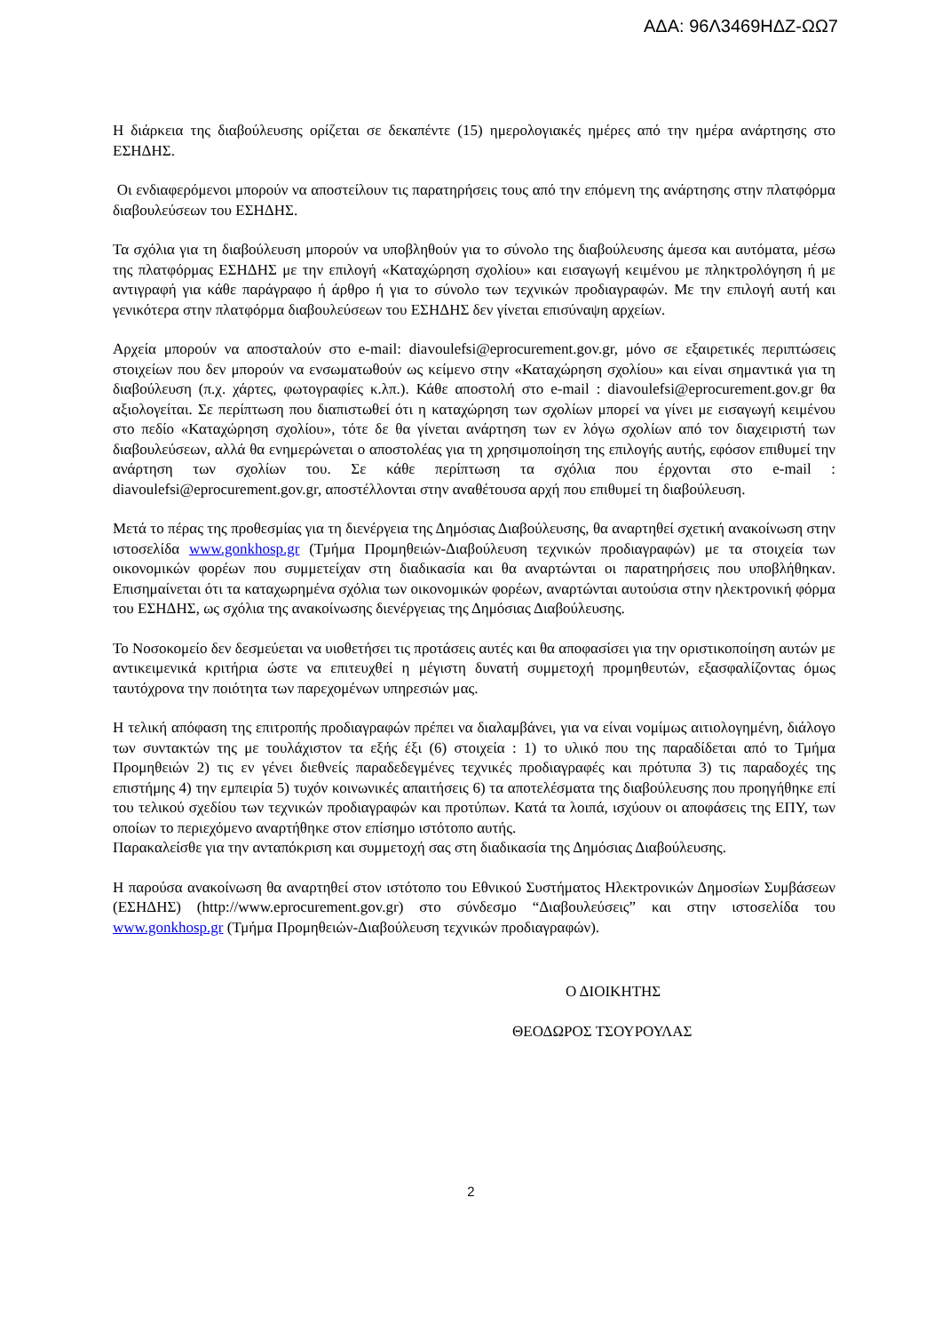ΑΔΑ: 96Λ3469ΗΔΖ-ΩΩ7
Η διάρκεια της διαβούλευσης ορίζεται σε δεκαπέντε (15) ημερολογιακές ημέρες από την ημέρα ανάρτησης στο ΕΣΗΔΗΣ.
Οι ενδιαφερόμενοι μπορούν να αποστείλουν τις παρατηρήσεις τους από την επόμενη της ανάρτησης στην πλατφόρμα διαβουλεύσεων του ΕΣΗΔΗΣ.
Τα σχόλια για τη διαβούλευση μπορούν να υποβληθούν για το σύνολο της διαβούλευσης άμεσα και αυτόματα, μέσω της πλατφόρμας ΕΣΗΔΗΣ με την επιλογή «Καταχώρηση σχολίου» και εισαγωγή κειμένου με πληκτρολόγηση ή με αντιγραφή για κάθε παράγραφο ή άρθρο ή για το σύνολο των τεχνικών προδιαγραφών. Με την επιλογή αυτή και γενικότερα στην πλατφόρμα διαβουλεύσεων του ΕΣΗΔΗΣ δεν γίνεται επισύναψη αρχείων.
Αρχεία μπορούν να αποσταλούν στο e-mail: diavoulefsi@eprocurement.gov.gr, μόνο σε εξαιρετικές περιπτώσεις στοιχείων που δεν μπορούν να ενσωματωθούν ως κείμενο στην «Καταχώρηση σχολίου» και είναι σημαντικά για τη διαβούλευση (π.χ. χάρτες, φωτογραφίες κ.λπ.). Κάθε αποστολή στο e-mail : diavoulefsi@eprocurement.gov.gr θα αξιολογείται. Σε περίπτωση που διαπιστωθεί ότι η καταχώρηση των σχολίων μπορεί να γίνει με εισαγωγή κειμένου στο πεδίο «Καταχώρηση σχολίου», τότε δε θα γίνεται ανάρτηση των εν λόγω σχολίων από τον διαχειριστή των διαβουλεύσεων, αλλά θα ενημερώνεται ο αποστολέας για τη χρησιμοποίηση της επιλογής αυτής, εφόσον επιθυμεί την ανάρτηση των σχολίων του. Σε κάθε περίπτωση τα σχόλια που έρχονται στο e-mail : diavoulefsi@eprocurement.gov.gr, αποστέλλονται στην αναθέτουσα αρχή που επιθυμεί τη διαβούλευση.
Μετά το πέρας της προθεσμίας για τη διενέργεια της Δημόσιας Διαβούλευσης, θα αναρτηθεί σχετική ανακοίνωση στην ιστοσελίδα www.gonkhosp.gr (Τμήμα Προμηθειών-Διαβούλευση τεχνικών προδιαγραφών) με τα στοιχεία των οικονομικών φορέων που συμμετείχαν στη διαδικασία και θα αναρτώνται οι παρατηρήσεις που υποβλήθηκαν. Επισημαίνεται ότι τα καταχωρημένα σχόλια των οικονομικών φορέων, αναρτώνται αυτούσια στην ηλεκτρονική φόρμα του ΕΣΗΔΗΣ, ως σχόλια της ανακοίνωσης διενέργειας της Δημόσιας Διαβούλευσης.
Το Νοσοκομείο δεν δεσμεύεται να υιοθετήσει τις προτάσεις αυτές και θα αποφασίσει για την οριστικοποίηση αυτών με αντικειμενικά κριτήρια ώστε να επιτευχθεί η μέγιστη δυνατή συμμετοχή προμηθευτών, εξασφαλίζοντας όμως ταυτόχρονα την ποιότητα των παρεχομένων υπηρεσιών μας.
Η τελική απόφαση της επιτροπής προδιαγραφών πρέπει να διαλαμβάνει, για να είναι νομίμως αιτιολογημένη, διάλογο των συντακτών της με τουλάχιστον τα εξής έξι (6) στοιχεία : 1) το υλικό που της παραδίδεται από το Τμήμα Προμηθειών 2) τις εν γένει διεθνείς παραδεδεγμένες τεχνικές προδιαγραφές και πρότυπα 3) τις παραδοχές της επιστήμης 4) την εμπειρία 5) τυχόν κοινωνικές απαιτήσεις 6) τα αποτελέσματα της διαβούλευσης που προηγήθηκε επί του τελικού σχεδίου των τεχνικών προδιαγραφών και προτύπων. Κατά τα λοιπά, ισχύουν οι αποφάσεις της ΕΠΥ, των οποίων το περιεχόμενο αναρτήθηκε στον επίσημο ιστότοπο αυτής.
Παρακαλείσθε για την ανταπόκριση και συμμετοχή σας στη διαδικασία της Δημόσιας Διαβούλευσης.
Η παρούσα ανακοίνωση θα αναρτηθεί στον ιστότοπο του Εθνικού Συστήματος Ηλεκτρονικών Δημοσίων Συμβάσεων (ΕΣΗΔΗΣ) (http://www.eprocurement.gov.gr) στο σύνδεσμο “Διαβουλεύσεις” και στην ιστοσελίδα του www.gonkhosp.gr (Τμήμα Προμηθειών-Διαβούλευση τεχνικών προδιαγραφών).
Ο ΔΙΟΙΚΗΤΗΣ
ΘΕΟΔΩΡΟΣ ΤΣΟΥΡΟΥΛΑΣ
2